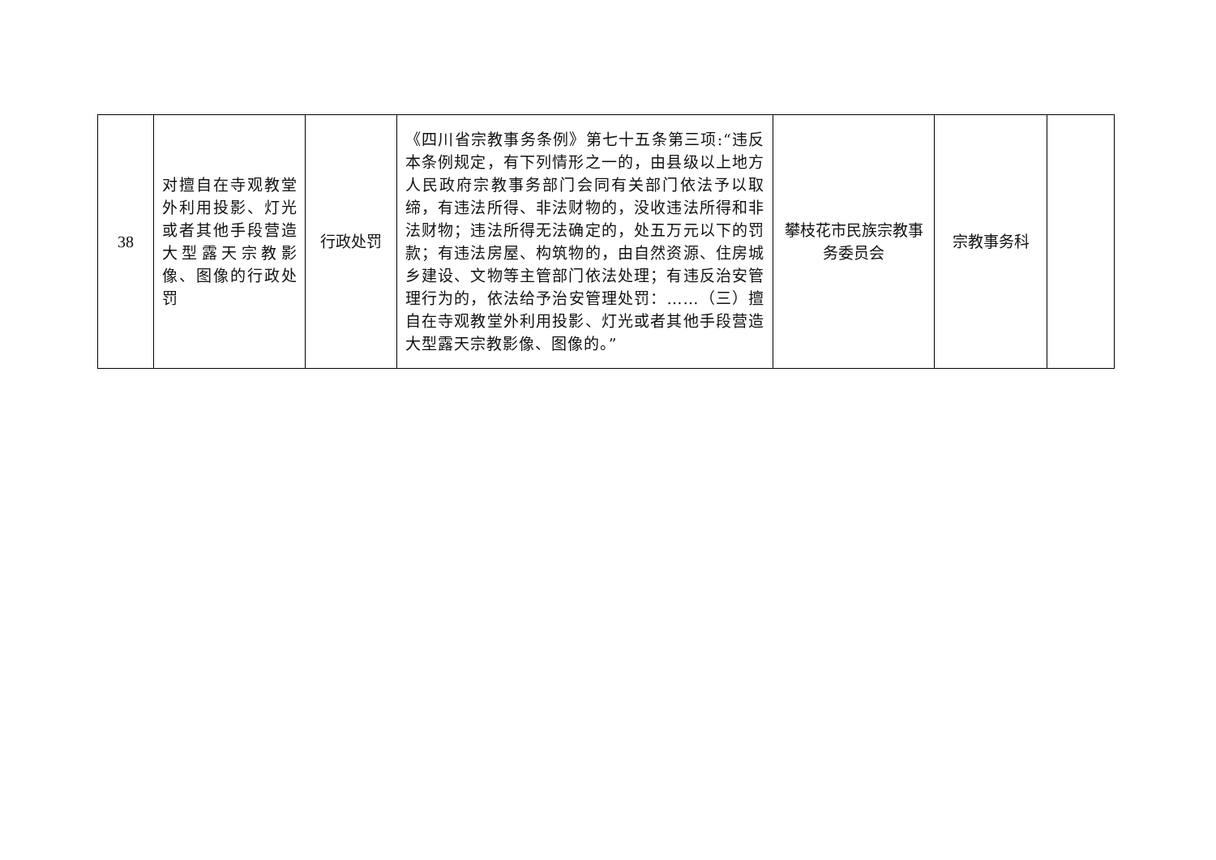| 38 | 对擅自在寺观教堂外利用投影、灯光或者其他手段营造大型露天宗教影像、图像的行政处罚 | 行政处罚 | 《四川省宗教事务条例》第七十五条第三项:“违反本条例规定，有下列情形之一的，由县级以上地方人民政府宗教事务部门会同有关部门依法予以取缔，有违法所得、非法财物的，没收违法所得和非法财物；违法所得无法确定的，处五万元以下的罚款；有违法房屋、构筑物的，由自然资源、住房城乡建设、文物等主管部门依法处理；有违反治安管理行为的，依法给予治安管理处罚：……（三）擅自在寺观教堂外利用投影、灯光或者其他手段营造大型露天宗教影像、图像的。” | 攀枝花市民族宗教事务委员会 | 宗教事务科 | |